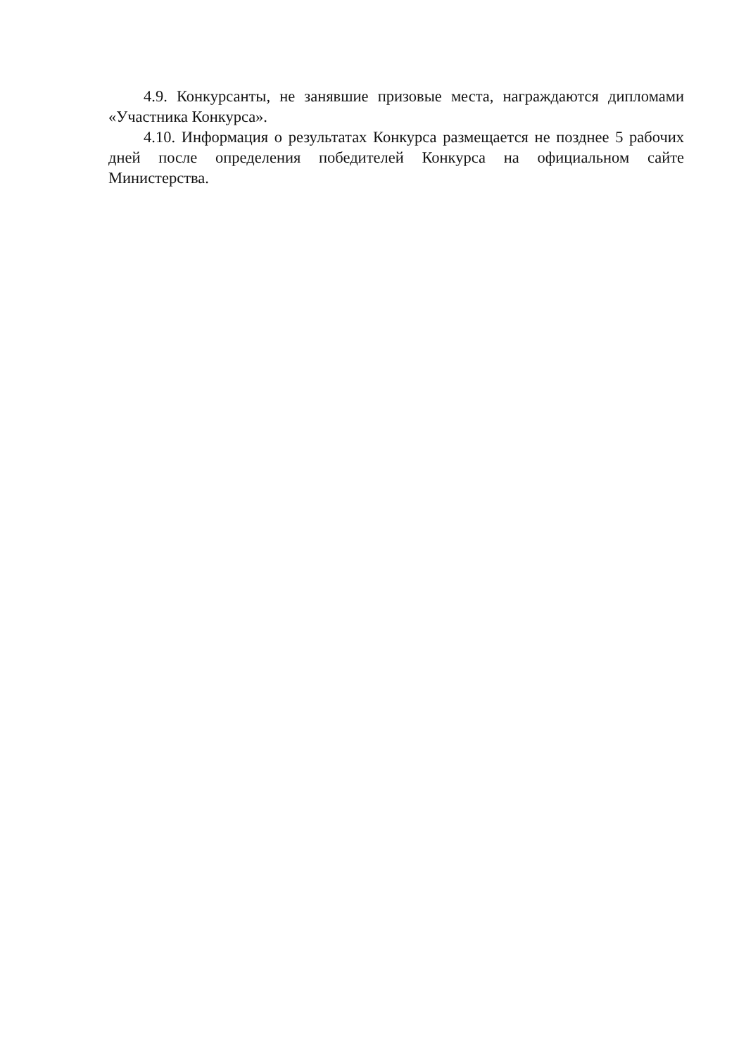4.9. Конкурсанты, не занявшие призовые места, награждаются дипломами «Участника Конкурса».
4.10. Информация о результатах Конкурса размещается не позднее 5 рабочих дней после определения победителей Конкурса на официальном сайте Министерства.